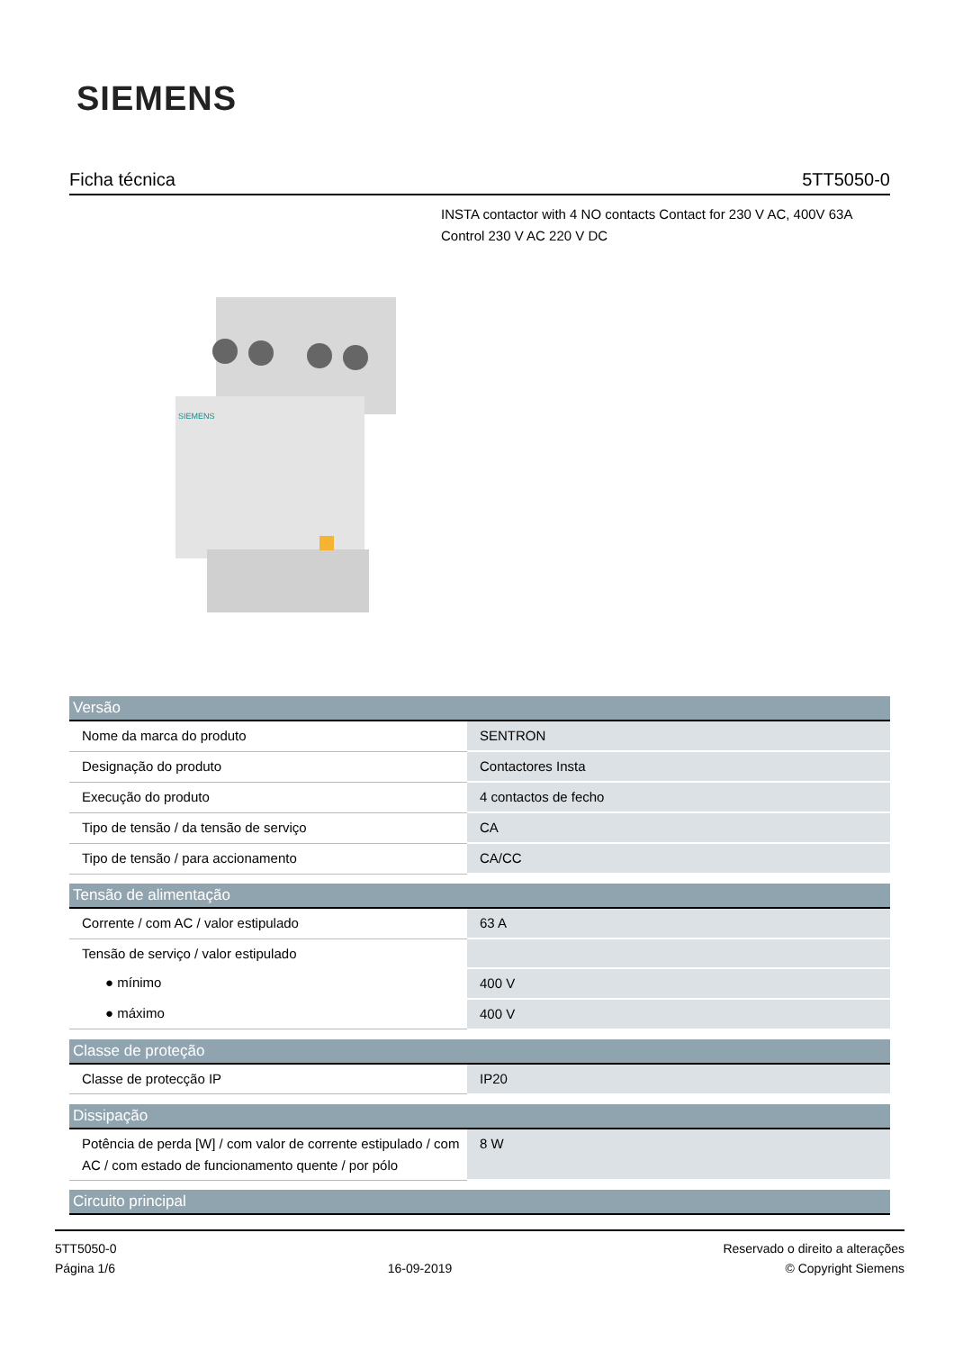SIEMENS
Ficha técnica 5TT5050-0
INSTA contactor with 4 NO contacts Contact for 230 V AC, 400V 63A Control 230 V AC 220 V DC
SIEMENS
| Versão | |
| --- | --- |
| Nome da marca do produto | SENTRON |
| Designação do produto | Contactores Insta |
| Execução do produto | 4 contactos de fecho |
| Tipo de tensão / da tensão de serviço | CA |
| Tipo de tensão / para accionamento | CA/CC |
| Tensão de alimentação | |
| Corrente / com AC / valor estipulado | 63 A |
| Tensão de serviço / valor estipulado | |
| ● mínimo | 400 V |
| ● máximo | 400 V |
| Classe de proteção | |
| Classe de protecção IP | IP20 |
| Dissipação | |
| Potência de perda [W] / com valor de corrente estipulado / com AC / com estado de funcionamento quente / por pólo | 8 W |
| Circuito principal | |
5TT5050-0
Página 1/6
16-09-2019
Reservado o direito a alterações
© Copyright Siemens